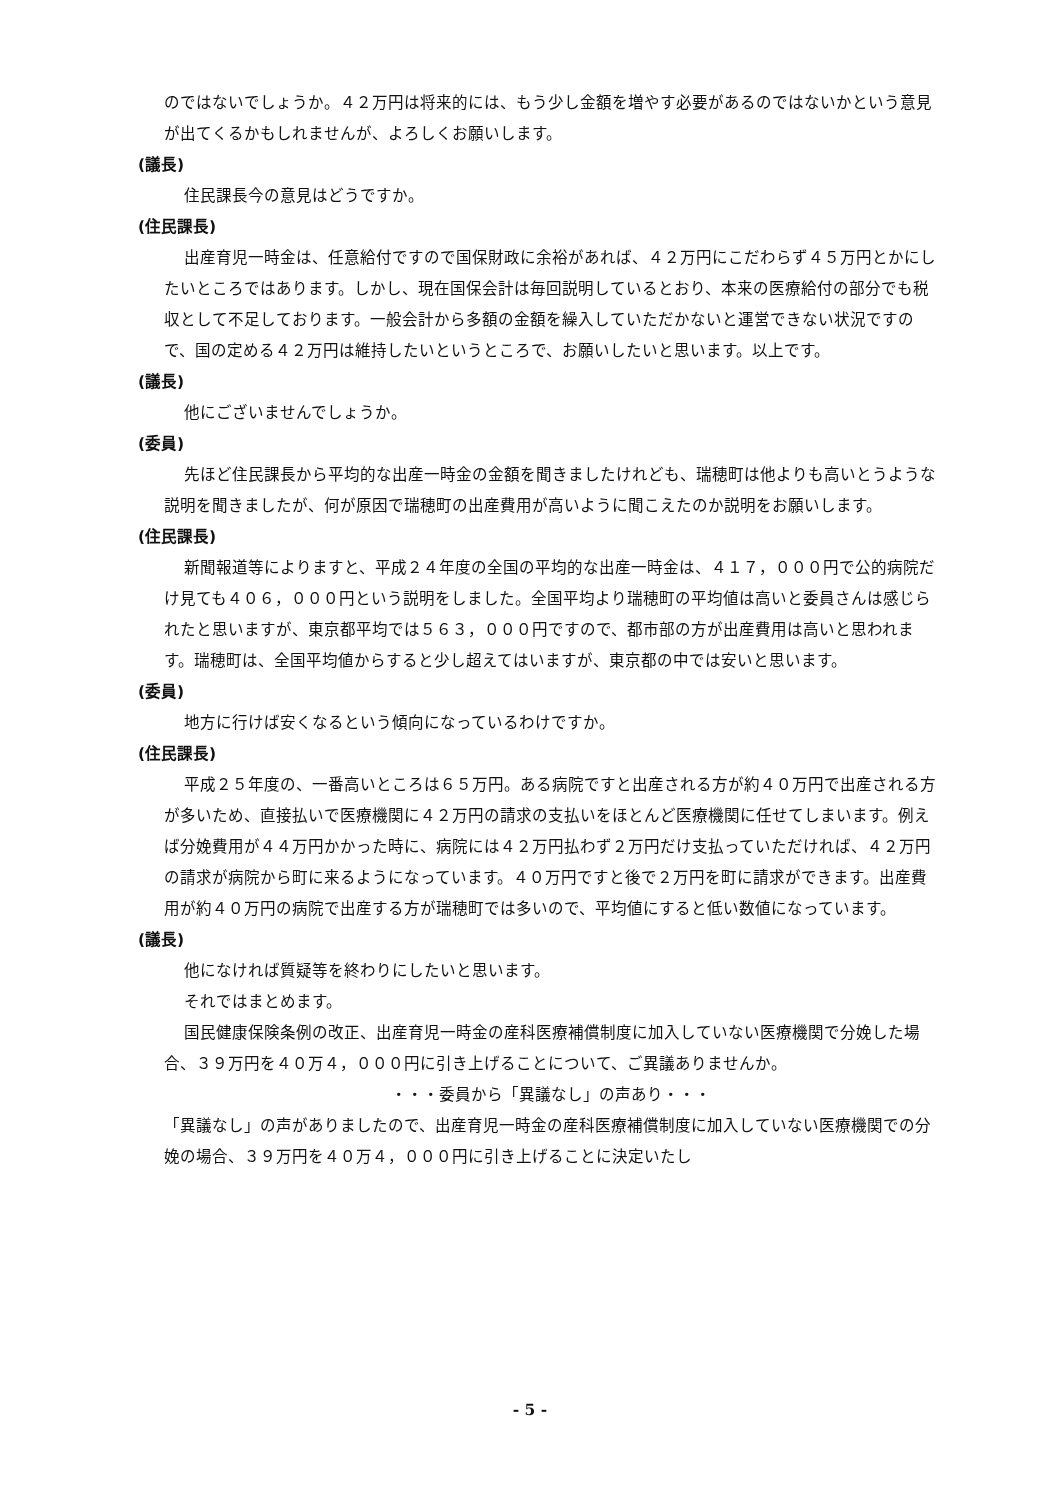のではないでしょうか。４２万円は将来的には、もう少し金額を増やす必要があるのではないかという意見が出てくるかもしれませんが、よろしくお願いします。
(議長)
住民課長今の意見はどうですか。
(住民課長)
出産育児一時金は、任意給付ですので国保財政に余裕があれば、４２万円にこだわらず４５万円とかにしたいところではあります。しかし、現在国保会計は毎回説明しているとおり、本来の医療給付の部分でも税収として不足しております。一般会計から多額の金額を繰入していただかないと運営できない状況ですので、国の定める４２万円は維持したいというところで、お願いしたいと思います。以上です。
(議長)
他にございませんでしょうか。
(委員)
先ほど住民課長から平均的な出産一時金の金額を聞きましたけれども、瑞穂町は他よりも高いとうような説明を聞きましたが、何が原因で瑞穂町の出産費用が高いように聞こえたのか説明をお願いします。
(住民課長)
新聞報道等によりますと、平成２４年度の全国の平均的な出産一時金は、４１７，０００円で公的病院だけ見ても４０６，０００円という説明をしました。全国平均より瑞穂町の平均値は高いと委員さんは感じられたと思いますが、東京都平均では５６３，０００円ですので、都市部の方が出産費用は高いと思われます。瑞穂町は、全国平均値からすると少し超えてはいますが、東京都の中では安いと思います。
(委員)
地方に行けば安くなるという傾向になっているわけですか。
(住民課長)
平成２５年度の、一番高いところは６５万円。ある病院ですと出産される方が約４０万円で出産される方が多いため、直接払いで医療機関に４２万円の請求の支払いをほとんど医療機関に任せてしまいます。例えば分娩費用が４４万円かかった時に、病院には４２万円払わず２万円だけ支払っていただければ、４２万円の請求が病院から町に来るようになっています。４０万円ですと後で２万円を町に請求ができます。出産費用が約４０万円の病院で出産する方が瑞穂町では多いので、平均値にすると低い数値になっています。
(議長)
他になければ質疑等を終わりにしたいと思います。
それではまとめます。
国民健康保険条例の改正、出産育児一時金の産科医療補償制度に加入していない医療機関で分娩した場合、３９万円を４０万４，０００円に引き上げることについて、ご異議ありませんか。
・・・委員から「異議なし」の声あり・・・
「異議なし」の声がありましたので、出産育児一時金の産科医療補償制度に加入していない医療機関での分娩の場合、３９万円を４０万４，０００円に引き上げることに決定いたし
- 5 -